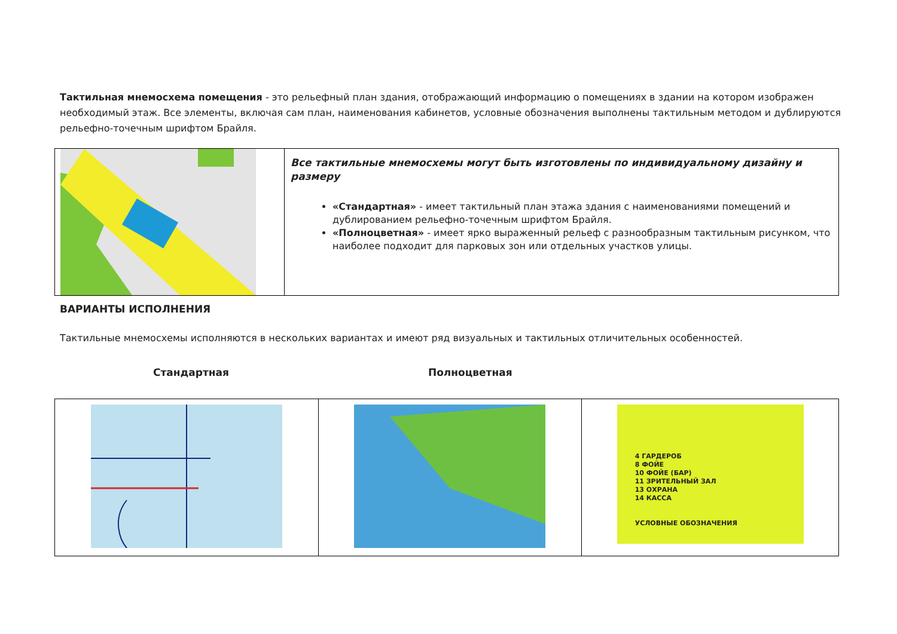Тактильная мнемосхема помещения - это рельефный план здания, отображающий информацию о помещениях в здании на котором изображен необходимый этаж. Все элементы, включая сам план, наименования кабинетов, условные обозначения выполнены тактильным методом и дублируются рельефно-точечным шрифтом Брайля.
| | Все тактильные мнемосхемы могут быть изготовлены по индивидуальному дизайну и размеру «Стандартная» - имеет тактильный план этажа здания с наименованиями помещений и дублированием рельефно-точечным шрифтом Брайля. «Полноцветная» - имеет ярко выраженный рельеф с разнообразным тактильным рисунком, что наиболее подходит для парковых зон или отдельных участков улицы. |
ВАРИАНТЫ ИСПОЛНЕНИЯ
Тактильные мнемосхемы исполняются в нескольких вариантах и имеют ряд визуальных и тактильных отличительных особенностей.
Стандартная Полноцветная
| | | 4 ГАРДЕРОБ 8 ФОЙЕ 10 ФОЙЕ (БАР) 11 ЗРИТЕЛЬНЫЙ ЗАЛ 13 ОХРАНА 14 КАССА УСЛОВНЫЕ ОБОЗНАЧЕНИЯ |